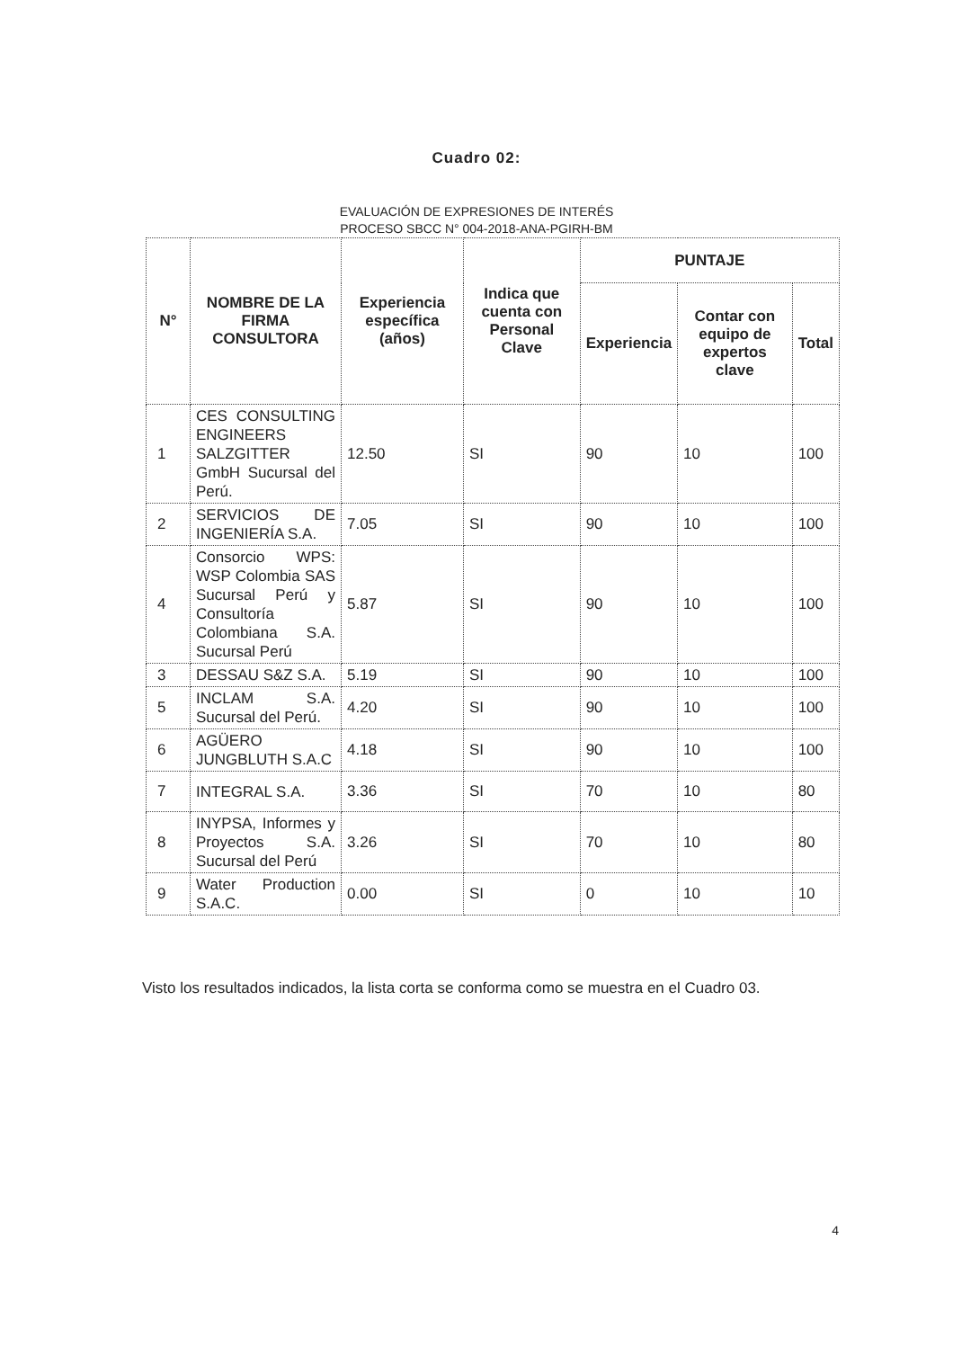Cuadro 02:
EVALUACIÓN DE EXPRESIONES DE INTERÉS
PROCESO SBCC N° 004-2018-ANA-PGIRH-BM
| N° | NOMBRE DE LA FIRMA CONSULTORA | Experiencia específica (años) | Indica que cuenta con Personal Clave | PUNTAJE | | |
| --- | --- | --- | --- | --- | --- | --- |
| | | | | Experiencia | Contar con equipo de expertos clave | Total |
| 1 | CES CONSULTING ENGINEERS SALZGITTER GmbH Sucursal del Perú. | 12.50 | SI | 90 | 10 | 100 |
| 2 | SERVICIOS DE INGENIERÍA S.A. | 7.05 | SI | 90 | 10 | 100 |
| 4 | Consorcio WPS: WSP Colombia SAS Sucursal Perú y Consultoría Colombiana S.A. Sucursal Perú | 5.87 | SI | 90 | 10 | 100 |
| 3 | DESSAU S&Z S.A. | 5.19 | SI | 90 | 10 | 100 |
| 5 | INCLAM S.A. Sucursal del Perú. | 4.20 | SI | 90 | 10 | 100 |
| 6 | AGÜERO JUNGBLUTH S.A.C | 4.18 | SI | 90 | 10 | 100 |
| 7 | INTEGRAL S.A. | 3.36 | SI | 70 | 10 | 80 |
| 8 | INYPSA, Informes y Proyectos S.A. Sucursal del Perú | 3.26 | SI | 70 | 10 | 80 |
| 9 | Water Production S.A.C. | 0.00 | SI | 0 | 10 | 10 |
Visto los resultados indicados, la lista corta se conforma como se muestra en el Cuadro 03.
4